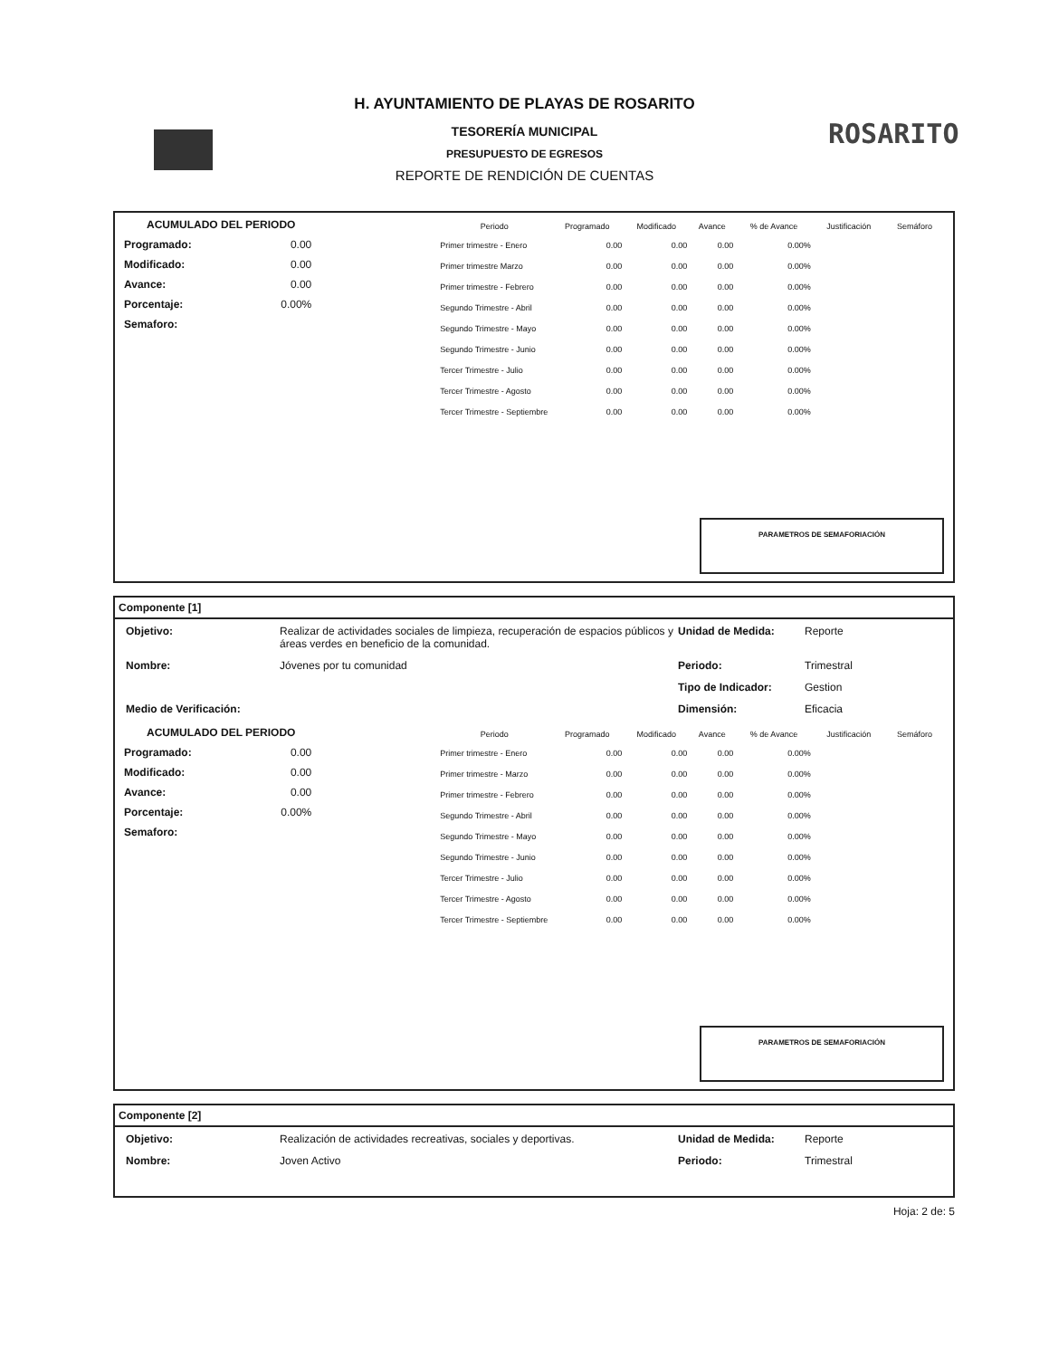H. AYUNTAMIENTO DE PLAYAS DE ROSARITO
TESORERÍA MUNICIPAL
PRESUPUESTO DE EGRESOS
REPORTE DE RENDICIÓN DE CUENTAS
ROSARITO
ACUMULADO DEL PERIODO
Programado: 0.00
Modificado: 0.00
Avance: 0.00
Porcentaje: 0.00%
Semaforo:
| Periodo | Programado | Modificado | Avance | % de Avance | Justificación | Semáforo |
| --- | --- | --- | --- | --- | --- | --- |
| Primer trimestre - Enero | 0.00 | 0.00 | 0.00 | 0.00% | | |
| Primer trimestre Marzo | 0.00 | 0.00 | 0.00 | 0.00% | | |
| Primer trimestre - Febrero | 0.00 | 0.00 | 0.00 | 0.00% | | |
| Segundo Trimestre - Abril | 0.00 | 0.00 | 0.00 | 0.00% | | |
| Segundo Trimestre - Mayo | 0.00 | 0.00 | 0.00 | 0.00% | | |
| Segundo Trimestre - Junio | 0.00 | 0.00 | 0.00 | 0.00% | | |
| Tercer Trimestre - Julio | 0.00 | 0.00 | 0.00 | 0.00% | | |
| Tercer Trimestre - Agosto | 0.00 | 0.00 | 0.00 | 0.00% | | |
| Tercer Trimestre - Septiembre | 0.00 | 0.00 | 0.00 | 0.00% | | |
PARAMETROS DE SEMAFORIACIÓN
Componente [1]
Objetivo: Realizar de actividades sociales de limpieza, recuperación de espacios públicos y áreas verdes en beneficio de la comunidad. Unidad de Medida: Reporte Nombre: Jóvenes por tu comunidad Periodo: Trimestral Tipo de Indicador: Gestion Medio de Verificación: Dimensión: Eficacia
ACUMULADO DEL PERIODO
Programado: 0.00
Modificado: 0.00
Avance: 0.00
Porcentaje: 0.00%
Semaforo:
| Periodo | Programado | Modificado | Avance | % de Avance | Justificación | Semáforo |
| --- | --- | --- | --- | --- | --- | --- |
| Primer trimestre - Enero | 0.00 | 0.00 | 0.00 | 0.00% | | |
| Primer trimestre - Marzo | 0.00 | 0.00 | 0.00 | 0.00% | | |
| Primer trimestre - Febrero | 0.00 | 0.00 | 0.00 | 0.00% | | |
| Segundo Trimestre - Abril | 0.00 | 0.00 | 0.00 | 0.00% | | |
| Segundo Trimestre - Mayo | 0.00 | 0.00 | 0.00 | 0.00% | | |
| Segundo Trimestre - Junio | 0.00 | 0.00 | 0.00 | 0.00% | | |
| Tercer Trimestre - Julio | 0.00 | 0.00 | 0.00 | 0.00% | | |
| Tercer Trimestre - Agosto | 0.00 | 0.00 | 0.00 | 0.00% | | |
| Tercer Trimestre - Septiembre | 0.00 | 0.00 | 0.00 | 0.00% | | |
PARAMETROS DE SEMAFORIACIÓN
Componente [2]
Objetivo: Realización de actividades recreativas, sociales y deportivas. Unidad de Medida: Reporte Nombre: Joven Activo Periodo: Trimestral
Hoja: 2 de: 5